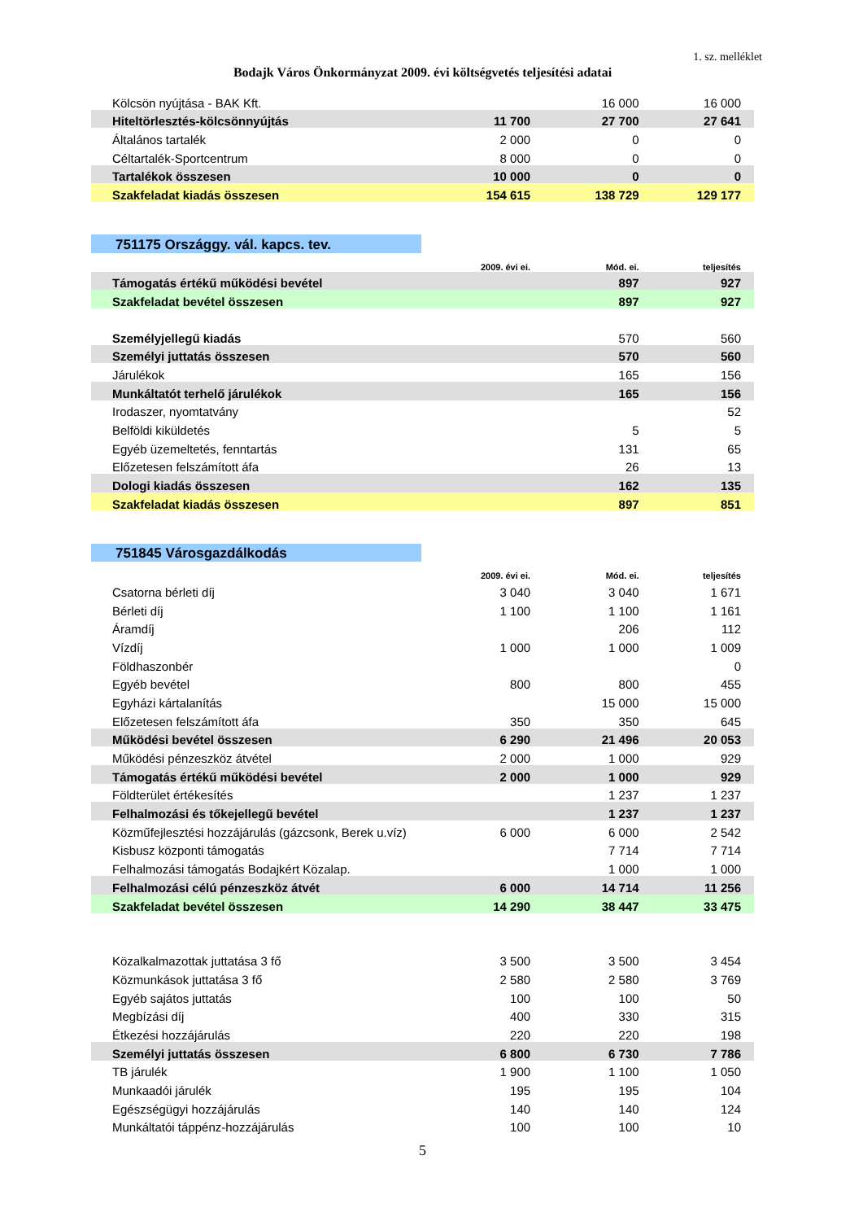1. sz. melléklet
Bodajk Város Önkormányzat 2009. évi költségvetés teljesítési adatai
| Kölcsön nyújtása - BAK Kft. | | 16 000 | 16 000 |
| Hiteltörlesztés-kölcsönnyújtás | 11 700 | 27 700 | 27 641 |
| Általános tartalék | 2 000 | 0 | 0 |
| Céltartalék-Sportcentrum | 8 000 | 0 | 0 |
| Tartalékok összesen | 10 000 | 0 | 0 |
| Szakfeladat kiadás összesen | 154 615 | 138 729 | 129 177 |
| 751175 Országgy. vál. kapcs. tev. | | | |
| | 2009. évi ei. | Mód. ei. | teljesítés |
| Támogatás értékű működési bevétel | | 897 | 927 |
| Szakfeladat bevétel összesen | | 897 | 927 |
| Személyjellegű kiadás | | 570 | 560 |
| Személyi juttatás összesen | | 570 | 560 |
| Járulékok | | 165 | 156 |
| Munkáltatót terhelő járulékok | | 165 | 156 |
| Irodaszer, nyomtatvány | | | 52 |
| Belföldi kiküldetés | | 5 | 5 |
| Egyéb üzemeltetés, fenntartás | | 131 | 65 |
| Előzetesen felszámított áfa | | 26 | 13 |
| Dologi kiadás összesen | | 162 | 135 |
| Szakfeladat kiadás összesen | | 897 | 851 |
| 751845 Városgazdálkodás | | | |
| | 2009. évi ei. | Mód. ei. | teljesítés |
| Csatorna bérleti díj | 3 040 | 3 040 | 1 671 |
| Bérleti díj | 1 100 | 1 100 | 1 161 |
| Áramdíj | | 206 | 112 |
| Vízdíj | 1 000 | 1 000 | 1 009 |
| Földhaszonbér | | | 0 |
| Egyéb bevétel | 800 | 800 | 455 |
| Egyházi kártalanítás | | 15 000 | 15 000 |
| Előzetesen felszámított áfa | 350 | 350 | 645 |
| Működési bevétel összesen | 6 290 | 21 496 | 20 053 |
| Működési pénzeszköz átvétel | 2 000 | 1 000 | 929 |
| Támogatás értékű működési bevétel | 2 000 | 1 000 | 929 |
| Földterület értékesítés | | 1 237 | 1 237 |
| Felhalmozási és tőkejellegű bevétel | | 1 237 | 1 237 |
| Közműfejlesztési hozzájárulás (gázcsonk, Berek u.víz) | 6 000 | 6 000 | 2 542 |
| Kisbusz központi támogatás | | 7 714 | 7 714 |
| Felhalmozási támogatás Bodajkért Közalap. | | 1 000 | 1 000 |
| Felhalmozási célú pénzeszköz átvét | 6 000 | 14 714 | 11 256 |
| Szakfeladat bevétel összesen | 14 290 | 38 447 | 33 475 |
| Közalkalmazottak juttatása 3 fő | 3 500 | 3 500 | 3 454 |
| Közmunkások juttatása 3 fő | 2 580 | 2 580 | 3 769 |
| Egyéb sajátos juttatás | 100 | 100 | 50 |
| Megbízási díj | 400 | 330 | 315 |
| Étkezési hozzájárulás | 220 | 220 | 198 |
| Személyi juttatás összesen | 6 800 | 6 730 | 7 786 |
| TB járulék | 1 900 | 1 100 | 1 050 |
| Munkaadói járulék | 195 | 195 | 104 |
| Egészségügyi hozzájárulás | 140 | 140 | 124 |
| Munkáltatói táppénz-hozzájárulás | 100 | 100 | 10 |
5